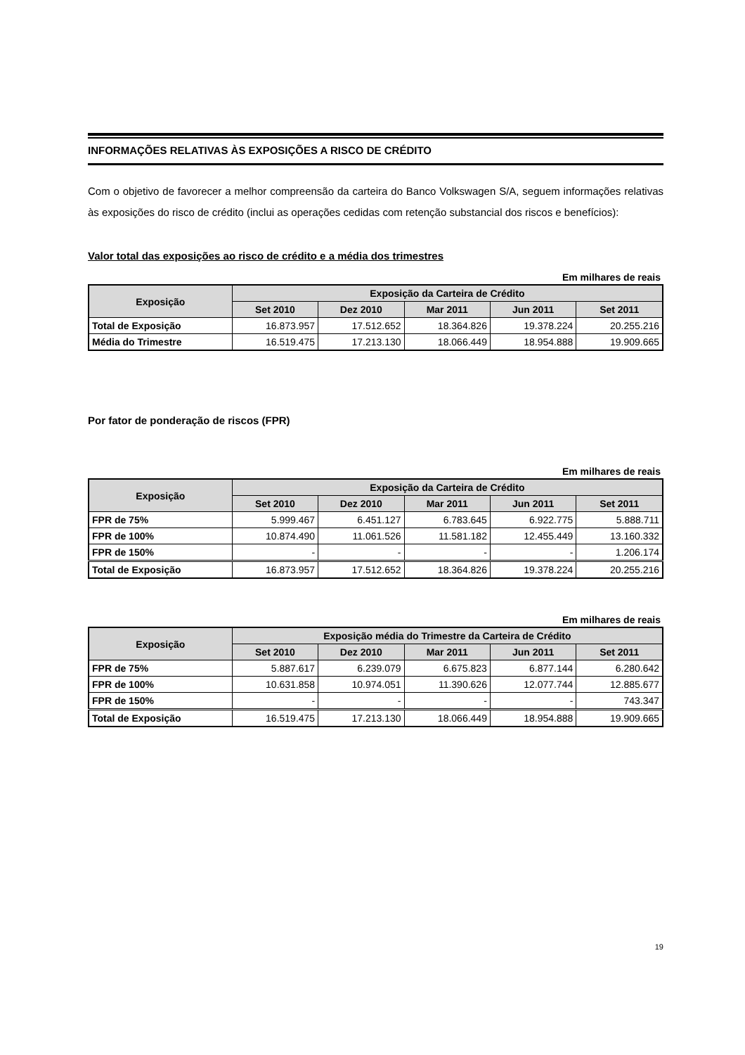INFORMAÇÕES RELATIVAS ÀS EXPOSIÇÕES A RISCO DE CRÉDITO
Com o objetivo de favorecer a melhor compreensão da carteira do Banco Volkswagen S/A, seguem informações relativas às exposições do risco de crédito (inclui as operações cedidas com retenção substancial dos riscos e benefícios):
Valor total das exposições ao risco de crédito e a média dos trimestres
Em milhares de reais
| Exposição | Exposição da Carteira de Crédito | | | | |
| --- | --- | --- | --- | --- | --- |
| | Set 2010 | Dez 2010 | Mar 2011 | Jun 2011 | Set 2011 |
| Total de Exposição | 16.873.957 | 17.512.652 | 18.364.826 | 19.378.224 | 20.255.216 |
| Média do Trimestre | 16.519.475 | 17.213.130 | 18.066.449 | 18.954.888 | 19.909.665 |
Por fator de ponderação de riscos (FPR)
Em milhares de reais
| Exposição | Exposição da Carteira de Crédito | | | | |
| --- | --- | --- | --- | --- | --- |
| | Set 2010 | Dez 2010 | Mar 2011 | Jun 2011 | Set 2011 |
| FPR de 75% | 5.999.467 | 6.451.127 | 6.783.645 | 6.922.775 | 5.888.711 |
| FPR de 100% | 10.874.490 | 11.061.526 | 11.581.182 | 12.455.449 | 13.160.332 |
| FPR de 150% | - | - | - | - | 1.206.174 |
| Total de Exposição | 16.873.957 | 17.512.652 | 18.364.826 | 19.378.224 | 20.255.216 |
Em milhares de reais
| Exposição | Exposição média do Trimestre da Carteira de Crédito | | | | |
| --- | --- | --- | --- | --- | --- |
| | Set 2010 | Dez 2010 | Mar 2011 | Jun 2011 | Set 2011 |
| FPR de 75% | 5.887.617 | 6.239.079 | 6.675.823 | 6.877.144 | 6.280.642 |
| FPR de 100% | 10.631.858 | 10.974.051 | 11.390.626 | 12.077.744 | 12.885.677 |
| FPR de 150% | - | - | - | - | 743.347 |
| Total de Exposição | 16.519.475 | 17.213.130 | 18.066.449 | 18.954.888 | 19.909.665 |
19